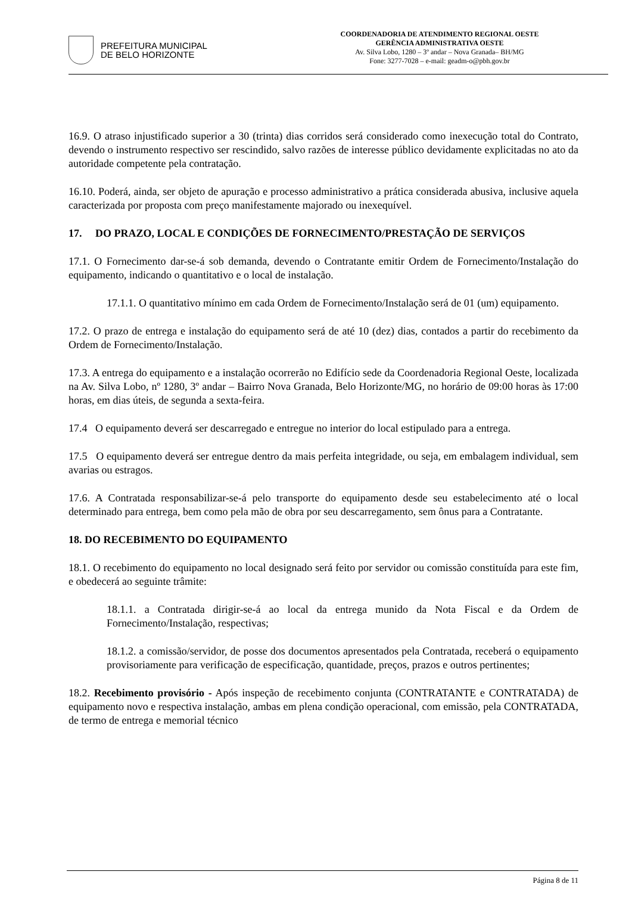PREFEITURA MUNICIPAL
DE BELO HORIZONTE
COORDENADORIA DE ATENDIMENTO REGIONAL OESTE
GERÊNCIA ADMINISTRATIVA OESTE
Av. Silva Lobo, 1280 – 3º andar – Nova Granada– BH/MG
Fone: 3277-7028 – e-mail: geadm-o@pbh.gov.br
16.9. O atraso injustificado superior a 30 (trinta) dias corridos será considerado como inexecução total do Contrato, devendo o instrumento respectivo ser rescindido, salvo razões de interesse público devidamente explicitadas no ato da autoridade competente pela contratação.
16.10. Poderá, ainda, ser objeto de apuração e processo administrativo a prática considerada abusiva, inclusive aquela caracterizada por proposta com preço manifestamente majorado ou inexequível.
17. DO PRAZO, LOCAL E CONDIÇÕES DE FORNECIMENTO/PRESTAÇÃO DE SERVIÇOS
17.1. O Fornecimento dar-se-á sob demanda, devendo o Contratante emitir Ordem de Fornecimento/Instalação do equipamento, indicando o quantitativo e o local de instalação.
17.1.1. O quantitativo mínimo em cada Ordem de Fornecimento/Instalação será de 01 (um) equipamento.
17.2. O prazo de entrega e instalação do equipamento será de até 10 (dez) dias, contados a partir do recebimento da Ordem de Fornecimento/Instalação.
17.3. A entrega do equipamento e a instalação ocorrerão no Edifício sede da Coordenadoria Regional Oeste, localizada na Av. Silva Lobo, nº 1280, 3º andar – Bairro Nova Granada, Belo Horizonte/MG, no horário de 09:00 horas às 17:00 horas, em dias úteis, de segunda a sexta-feira.
17.4 O equipamento deverá ser descarregado e entregue no interior do local estipulado para a entrega.
17.5 O equipamento deverá ser entregue dentro da mais perfeita integridade, ou seja, em embalagem individual, sem avarias ou estragos.
17.6. A Contratada responsabilizar-se-á pelo transporte do equipamento desde seu estabelecimento até o local determinado para entrega, bem como pela mão de obra por seu descarregamento, sem ônus para a Contratante.
18. DO RECEBIMENTO DO EQUIPAMENTO
18.1. O recebimento do equipamento no local designado será feito por servidor ou comissão constituída para este fim, e obedecerá ao seguinte trâmite:
18.1.1. a Contratada dirigir-se-á ao local da entrega munido da Nota Fiscal e da Ordem de Fornecimento/Instalação, respectivas;
18.1.2. a comissão/servidor, de posse dos documentos apresentados pela Contratada, receberá o equipamento provisoriamente para verificação de especificação, quantidade, preços, prazos e outros pertinentes;
18.2. Recebimento provisório - Após inspeção de recebimento conjunta (CONTRATANTE e CONTRATADA) de equipamento novo e respectiva instalação, ambas em plena condição operacional, com emissão, pela CONTRATADA, de termo de entrega e memorial técnico
Página 8 de 11